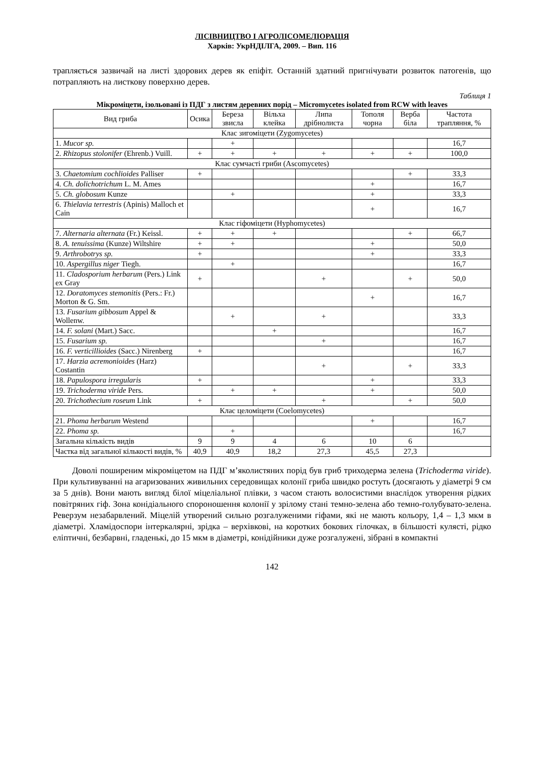ЛІСІВНИЦТВО І АГРОЛІСОМЕЛІОРАЦІЯ
Харків: УкрНДІЛГА, 2009. – Вип. 116
трапляється зазвичай на листі здорових дерев як епіфіт. Останній здатний пригнічувати розвиток патогенів, що потрапляють на листкову поверхню дерев.
Таблиця 1
Мікроміцети, ізольовані із ПДГ з листям деревних порід – Micromycetes isolated from RCW with leaves
| Вид гриба | Осика | Береза звисла | Вільха клейка | Липа дрібнолиста | Тополя чорна | Верба біла | Частота трапляння, % |
| --- | --- | --- | --- | --- | --- | --- | --- |
| Клас зигоміцети (Zygomycetes) | | | | | | | |
| 1. Mucor sp. | | + | | | | | 16,7 |
| 2. Rhizopus stolonifer (Ehrenb.) Vuill. | + | + | + | + | + | + | 100,0 |
| Клас сумчасті гриби (Ascomycetes) | | | | | | | |
| 3. Chaetomium cochlioides Palliser | + | | | | | + | 33,3 |
| 4. Ch. dolichotrichum L. M. Ames | | | | | + | | 16,7 |
| 5. Ch. globosum Kunze | | + | | | + | | 33,3 |
| 6. Thielavia terrestris (Apinis) Malloch et Cain | | | | | + | | 16,7 |
| Клас гіфоміцети (Hyphomycetes) | | | | | | | |
| 7. Alternaria alternata (Fr.) Keissl. | + | + | + | | | + | 66,7 |
| 8. A. tenuissima (Kunze) Wiltshire | + | + | | | + | | 50,0 |
| 9. Arthrobotrys sp. | + | | | | + | | 33,3 |
| 10. Aspergillus niger Tiegh. | | + | | | | | 16,7 |
| 11. Cladosporium herbarum (Pers.) Link ex Gray | + | | | + | | + | 50,0 |
| 12. Doratomyces stemonitis (Pers.: Fr.) Morton & G. Sm. | | | | | + | | 16,7 |
| 13. Fusarium gibbosum Appel & Wollenw. | | + | | + | | | 33,3 |
| 14. F. solani (Mart.) Sacc. | | | + | | | | 16,7 |
| 15. Fusarium sp. | | | | + | | | 16,7 |
| 16. F. verticillioides (Sacc.) Nirenberg | + | | | | | | 16,7 |
| 17. Harzia acremonioides (Harz) Costantin | | | | + | | + | 33,3 |
| 18. Papulospora irregularis | + | | | | + | | 33,3 |
| 19. Trichoderma viride Pers. | | + | + | | + | | 50,0 |
| 20. Trichothecium roseum Link | + | | | + | | + | 50,0 |
| Клас целоміцети (Coelomycetes) | | | | | | | |
| 21. Phoma herbarum Westend | | | | | + | | 16,7 |
| 22. Phoma sp. | | + | | | | | 16,7 |
| Загальна кількість видів | 9 | 9 | 4 | 6 | 10 | 6 | |
| Частка від загальної кількості видів, % | 40,9 | 40,9 | 18,2 | 27,3 | 45,5 | 27,3 | |
Доволі поширеним мікроміцетом на ПДГ м’яколистяних порід був гриб триходерма зелена (Trichoderma viride). При культивуванні на агаризованих живильних середовищах колонії гриба швидко ростуть (досягають у діаметрі 9 см за 5 днів). Вони мають вигляд білої міцеліальної плівки, з часом стають волосистими внаслідок утворення рідких повітряних гіф. Зона конідіального спороношення колонії у зрілому стані темно-зелена або темно-голубувато-зелена. Реверзум незабарвлений. Міцелій утворений сильно розгалуженими гіфами, які не мають кольору, 1,4 – 1,3 мкм в діаметрі. Хламідоспори інтеркалярні, зрідка – верхівкові, на коротких бокових гілочках, в більшості кулясті, рідко еліптичні, безбарвні, гладенькі, до 15 мкм в діаметрі, конідійники дуже розгалужені, зібрані в компактні
142